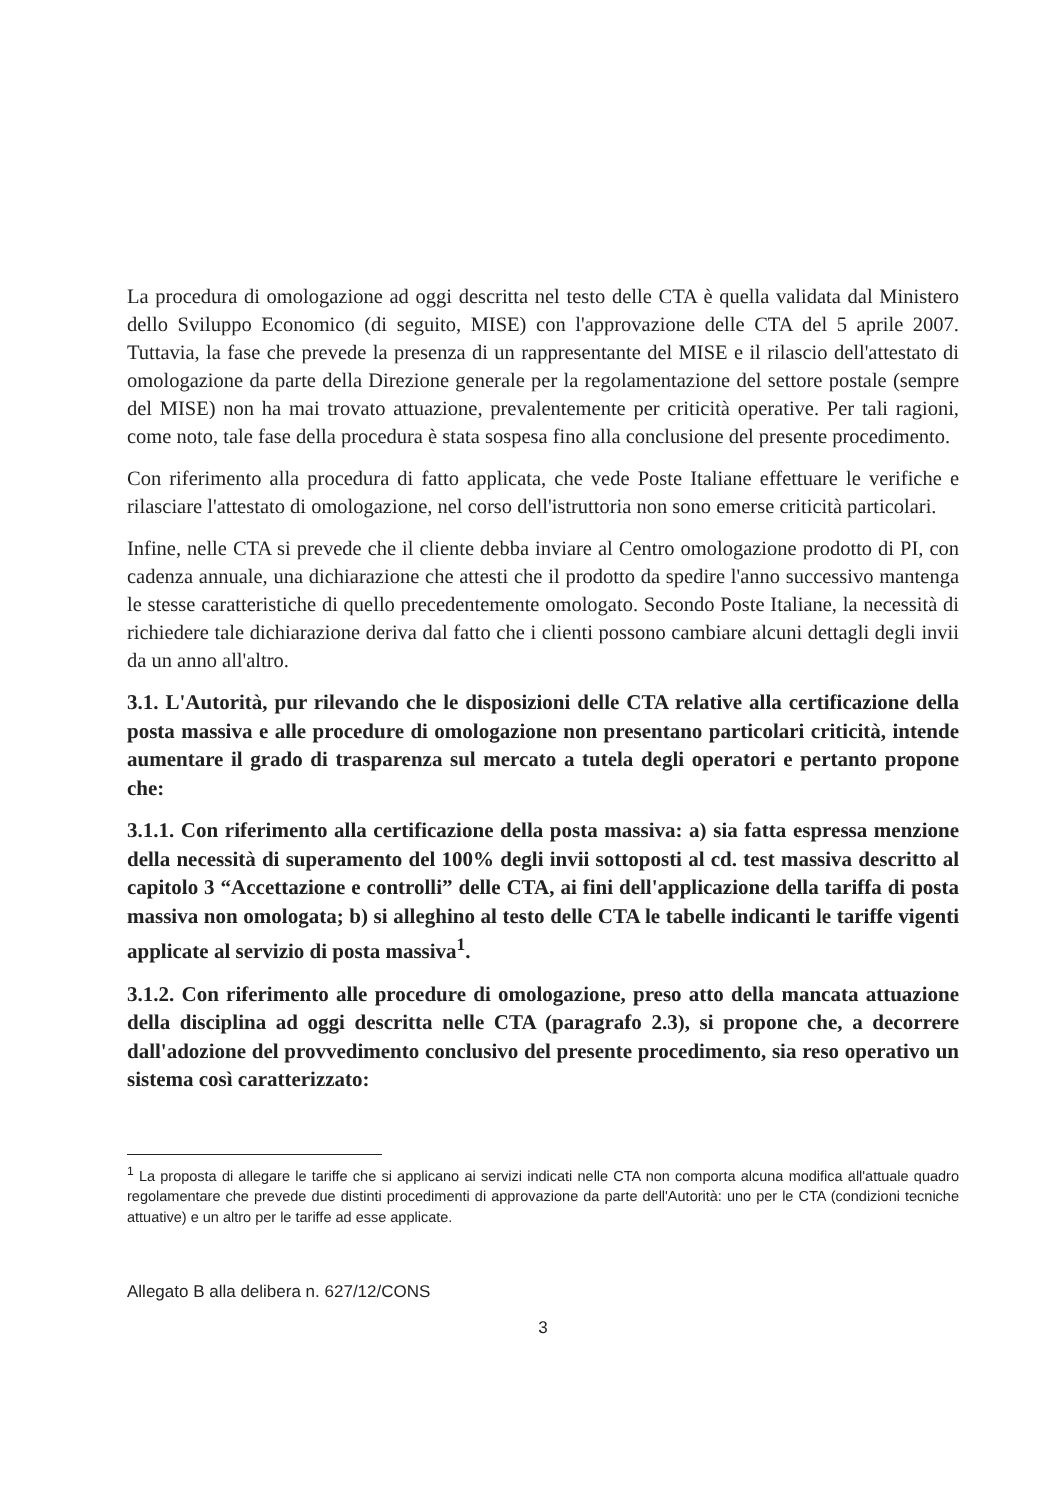La procedura di omologazione ad oggi descritta nel testo delle CTA è quella validata dal Ministero dello Sviluppo Economico (di seguito, MISE) con l'approvazione delle CTA del 5 aprile 2007. Tuttavia, la fase che prevede la presenza di un rappresentante del MISE e il rilascio dell'attestato di omologazione da parte della Direzione generale per la regolamentazione del settore postale (sempre del MISE) non ha mai trovato attuazione, prevalentemente per criticità operative. Per tali ragioni, come noto, tale fase della procedura è stata sospesa fino alla conclusione del presente procedimento.
Con riferimento alla procedura di fatto applicata, che vede Poste Italiane effettuare le verifiche e rilasciare l'attestato di omologazione, nel corso dell'istruttoria non sono emerse criticità particolari.
Infine, nelle CTA si prevede che il cliente debba inviare al Centro omologazione prodotto di PI, con cadenza annuale, una dichiarazione che attesti che il prodotto da spedire l'anno successivo mantenga le stesse caratteristiche di quello precedentemente omologato. Secondo Poste Italiane, la necessità di richiedere tale dichiarazione deriva dal fatto che i clienti possono cambiare alcuni dettagli degli invii da un anno all'altro.
3.1. L'Autorità, pur rilevando che le disposizioni delle CTA relative alla certificazione della posta massiva e alle procedure di omologazione non presentano particolari criticità, intende aumentare il grado di trasparenza sul mercato a tutela degli operatori e pertanto propone che:
3.1.1. Con riferimento alla certificazione della posta massiva: a) sia fatta espressa menzione della necessità di superamento del 100% degli invii sottoposti al cd. test massiva descritto al capitolo 3 “Accettazione e controlli” delle CTA, ai fini dell'applicazione della tariffa di posta massiva non omologata; b) si alleghino al testo delle CTA le tabelle indicanti le tariffe vigenti applicate al servizio di posta massiva<sup>1</sup>.
3.1.2. Con riferimento alle procedure di omologazione, preso atto della mancata attuazione della disciplina ad oggi descritta nelle CTA (paragrafo 2.3), si propone che, a decorrere dall'adozione del provvedimento conclusivo del presente procedimento, sia reso operativo un sistema così caratterizzato:
<sup>1</sup> La proposta di allegare le tariffe che si applicano ai servizi indicati nelle CTA non comporta alcuna modifica all'attuale quadro regolamentare che prevede due distinti procedimenti di approvazione da parte dell'Autorità: uno per le CTA (condizioni tecniche attuative) e un altro per le tariffe ad esse applicate.
Allegato B alla delibera n. 627/12/CONS
3